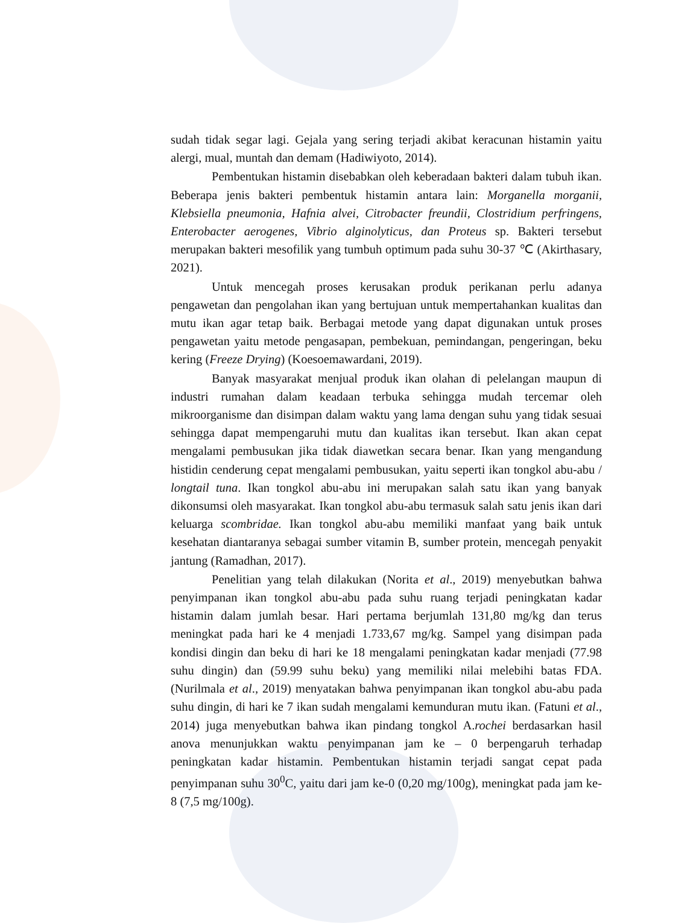sudah tidak segar lagi. Gejala yang sering terjadi akibat keracunan histamin yaitu alergi, mual, muntah dan demam (Hadiwiyoto, 2014).
Pembentukan histamin disebabkan oleh keberadaan bakteri dalam tubuh ikan. Beberapa jenis bakteri pembentuk histamin antara lain: Morganella morganii, Klebsiella pneumonia, Hafnia alvei, Citrobacter freundii, Clostridium perfringens, Enterobacter aerogenes, Vibrio alginolyticus, dan Proteus sp. Bakteri tersebut merupakan bakteri mesofilik yang tumbuh optimum pada suhu 30-37 ℃ (Akirthasary, 2021).
Untuk mencegah proses kerusakan produk perikanan perlu adanya pengawetan dan pengolahan ikan yang bertujuan untuk mempertahankan kualitas dan mutu ikan agar tetap baik. Berbagai metode yang dapat digunakan untuk proses pengawetan yaitu metode pengasapan, pembekuan, pemindangan, pengeringan, beku kering (Freeze Drying) (Koesoemawardani, 2019).
Banyak masyarakat menjual produk ikan olahan di pelelangan maupun di industri rumahan dalam keadaan terbuka sehingga mudah tercemar oleh mikroorganisme dan disimpan dalam waktu yang lama dengan suhu yang tidak sesuai sehingga dapat mempengaruhi mutu dan kualitas ikan tersebut. Ikan akan cepat mengalami pembusukan jika tidak diawetkan secara benar. Ikan yang mengandung histidin cenderung cepat mengalami pembusukan, yaitu seperti ikan tongkol abu-abu / longtail tuna. Ikan tongkol abu-abu ini merupakan salah satu ikan yang banyak dikonsumsi oleh masyarakat. Ikan tongkol abu-abu termasuk salah satu jenis ikan dari keluarga scombridae. Ikan tongkol abu-abu memiliki manfaat yang baik untuk kesehatan diantaranya sebagai sumber vitamin B, sumber protein, mencegah penyakit jantung (Ramadhan, 2017).
Penelitian yang telah dilakukan (Norita et al., 2019) menyebutkan bahwa penyimpanan ikan tongkol abu-abu pada suhu ruang terjadi peningkatan kadar histamin dalam jumlah besar. Hari pertama berjumlah 131,80 mg/kg dan terus meningkat pada hari ke 4 menjadi 1.733,67 mg/kg. Sampel yang disimpan pada kondisi dingin dan beku di hari ke 18 mengalami peningkatan kadar menjadi (77.98 suhu dingin) dan (59.99 suhu beku) yang memiliki nilai melebihi batas FDA. (Nurilmala et al., 2019) menyatakan bahwa penyimpanan ikan tongkol abu-abu pada suhu dingin, di hari ke 7 ikan sudah mengalami kemunduran mutu ikan. (Fatuni et al., 2014) juga menyebutkan bahwa ikan pindang tongkol A.rochei berdasarkan hasil anova menunjukkan waktu penyimpanan jam ke – 0 berpengaruh terhadap peningkatan kadar histamin. Pembentukan histamin terjadi sangat cepat pada penyimpanan suhu 30<sup>0</sup>C, yaitu dari jam ke-0 (0,20 mg/100g), meningkat pada jam ke-8 (7,5 mg/100g).